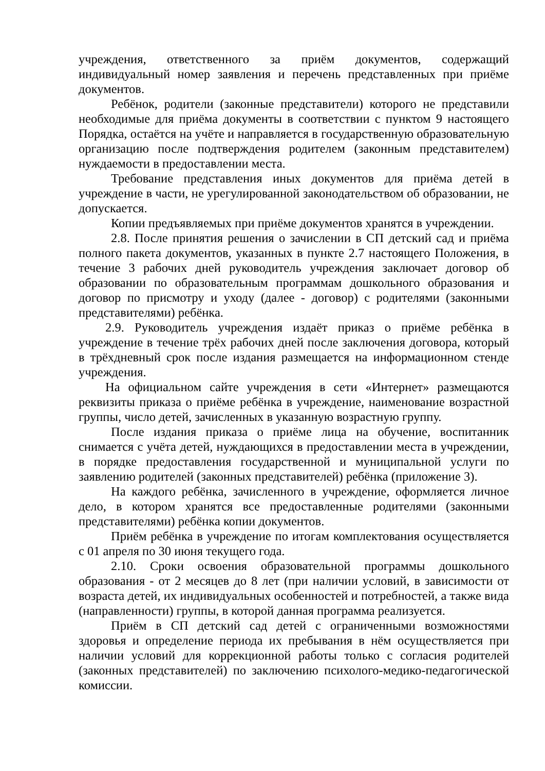учреждения, ответственного за приём документов, содержащий индивидуальный номер заявления и перечень представленных при приёме документов.
Ребёнок, родители (законные представители) которого не представили необходимые для приёма документы в соответствии с пунктом 9 настоящего Порядка, остаётся на учёте и направляется в государственную образовательную организацию после подтверждения родителем (законным представителем) нуждаемости в предоставлении места.
Требование представления иных документов для приёма детей в учреждение в части, не урегулированной законодательством об образовании, не допускается.
Копии предъявляемых при приёме документов хранятся в учреждении.
2.8. После принятия решения о зачислении в СП детский сад и приёма полного пакета документов, указанных в пункте 2.7 настоящего Положения, в течение 3 рабочих дней руководитель учреждения заключает договор об образовании по образовательным программам дошкольного образования и договор по присмотру и уходу (далее - договор) с родителями (законными представителями) ребёнка.
2.9. Руководитель учреждения издаёт приказ о приёме ребёнка в учреждение в течение трёх рабочих дней после заключения договора, который в трёхдневный срок после издания размещается на информационном стенде учреждения.
На официальном сайте учреждения в сети «Интернет» размещаются реквизиты приказа о приёме ребёнка в учреждение, наименование возрастной группы, число детей, зачисленных в указанную возрастную группу.
После издания приказа о приёме лица на обучение, воспитанник снимается с учёта детей, нуждающихся в предоставлении места в учреждении, в порядке предоставления государственной и муниципальной услуги по заявлению родителей (законных представителей) ребёнка (приложение 3).
На каждого ребёнка, зачисленного в учреждение, оформляется личное дело, в котором хранятся все предоставленные родителями (законными представителями) ребёнка копии документов.
Приём ребёнка в учреждение по итогам комплектования осуществляется с 01 апреля по 30 июня текущего года.
2.10. Сроки освоения образовательной программы дошкольного образования - от 2 месяцев до 8 лет (при наличии условий, в зависимости от возраста детей, их индивидуальных особенностей и потребностей, а также вида (направленности) группы, в которой данная программа реализуется.
Приём в СП детский сад детей с ограниченными возможностями здоровья и определение периода их пребывания в нём осуществляется при наличии условий для коррекционной работы только с согласия родителей (законных представителей) по заключению психолого-медико-педагогической комиссии.